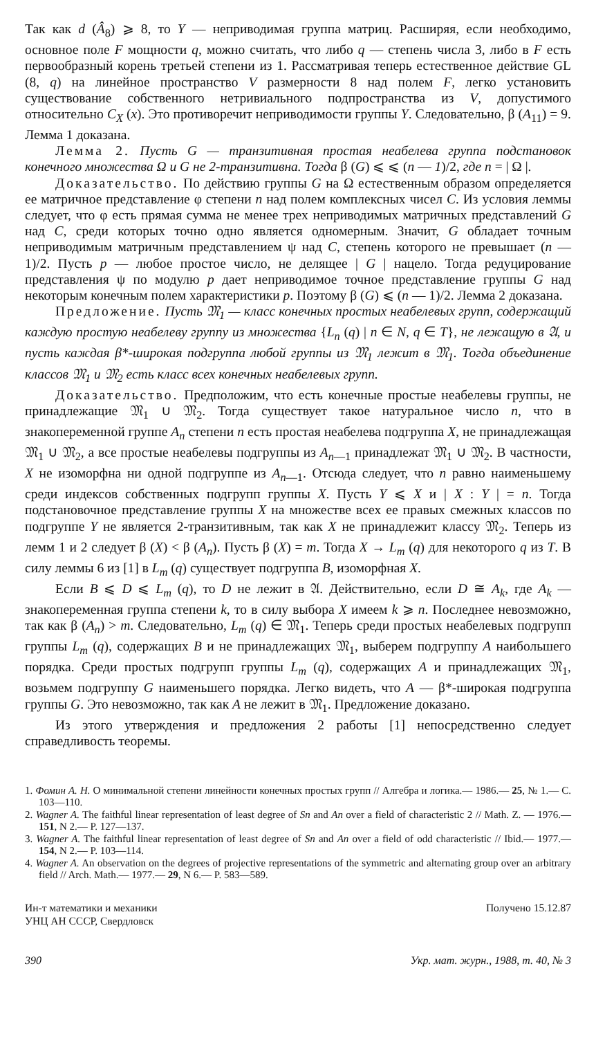Так как d (Â<sub>8</sub>) ⩾ 8, то Y — неприводимая группа матриц. Расширяя, если необходимо, основное поле F мощности q, можно считать, что либо q — степень числа 3, либо в F есть первообразный корень третьей степени из 1. Рассматривая теперь естественное действие GL (8, q) на линейное пространство V размерности 8 над полем F, легко установить существование собственного нетривиального подпространства из V, допустимого относительно C<sub>X</sub> (x). Это противоречит неприводимости группы Y. Следовательно, β (A<sub>11</sub>) = 9. Лемма 1 доказана.
Лемма 2. Пусть G — транзитивная простая неабелева группа подстановок конечного множества Ω и G не 2-транзитивна. Тогда β (G) ⩽ ⩽ (n — 1)/2, где n = | Ω |.
Доказательство. По действию группы G на Ω естественным образом определяется ее матричное представление φ степени n над полем комплексных чисел C. Из условия леммы следует, что φ есть прямая сумма не менее трех неприводимых матричных представлений G над C, среди которых точно одно является одномерным. Значит, G обладает точным неприводимым матричным представлением ψ над C, степень которого не превышает (n — 1)/2. Пусть p — любое простое число, не делящее | G | нацело. Тогда редуцирование представления ψ по модулю p дает неприводимое точное представление группы G над некоторым конечным полем характеристики p. Поэтому β (G) ⩽ (n — 1)/2. Лемма 2 доказана.
Предложение. Пусть 𝔐<sub>1</sub> — класс конечных простых неабелевых групп, содержащий каждую простую неабелеву группу из множества {L<sub>n</sub> (q) | n ∈ N, q ∈ T}, не лежащую в 𝔄, и пусть каждая β*-широкая подгруппа любой группы из 𝔐<sub>1</sub> лежит в 𝔐<sub>1</sub>. Тогда объединение классов 𝔐<sub>1</sub> и 𝔐<sub>2</sub> есть класс всех конечных неабелевых групп.
Доказательство. Предположим, что есть конечные простые неабелевы группы, не принадлежащие 𝔐<sub>1</sub> ∪ 𝔐<sub>2</sub>. Тогда существует такое натуральное число n, что в знакопеременной группе A<sub>n</sub> степени n есть простая неабелева подгруппа X, не принадлежащая 𝔐<sub>1</sub> ∪ 𝔐<sub>2</sub>, а все простые неабелевы подгруппы из A<sub>n—1</sub> принадлежат 𝔐<sub>1</sub> ∪ 𝔐<sub>2</sub>. В частности, X не изоморфна ни одной подгруппе из A<sub>n—1</sub>. Отсюда следует, что n равно наименьшему среди индексов собственных подгрупп группы X. Пусть Y ⩽ X и | X : Y | = n. Тогда подстановочное представление группы X на множестве всех ее правых смежных классов по подгруппе Y не является 2-транзитивным, так как X не принадлежит классу 𝔐<sub>2</sub>. Теперь из лемм 1 и 2 следует β (X) < β (A<sub>n</sub>). Пусть β (X) = m. Тогда X → L<sub>m</sub> (q) для некоторого q из T. В силу леммы 6 из [1] в L<sub>m</sub> (q) существует подгруппа B, изоморфная X.
Если B ⩽ D ⩽ L<sub>m</sub> (q), то D не лежит в 𝔄. Действительно, если D ≅ A<sub>k</sub>, где A<sub>k</sub> — знакопеременная группа степени k, то в силу выбора X имеем k ⩾ n. Последнее невозможно, так как β (A<sub>n</sub>) > m. Следовательно, L<sub>m</sub> (q) ∈ 𝔐<sub>1</sub>. Теперь среди простых неабелевых подгрупп группы L<sub>m</sub> (q), содержащих B и не принадлежащих 𝔐<sub>1</sub>, выберем подгруппу A наибольшего порядка. Среди простых подгрупп группы L<sub>m</sub> (q), содержащих A и принадлежащих 𝔐<sub>1</sub>, возьмем подгруппу G наименьшего порядка. Легко видеть, что A — β*-широкая подгруппа группы G. Это невозможно, так как A не лежит в 𝔐<sub>1</sub>. Предложение доказано.
Из этого утверждения и предложения 2 работы [1] непосредственно следует справедливость теоремы.
1. Фомин А. Н. О минимальной степени линейности конечных простых групп // Алгебра и логика.— 1986.— 25, № 1.— С. 103—110.
2. Wagner A. The faithful linear representation of least degree of Sn and An over a field of characteristic 2 // Math. Z. — 1976.— 151, N 2.— P. 127—137.
3. Wagner A. The faithful linear representation of least degree of Sn and An over a field of odd characteristic // Ibid.— 1977.— 154, N 2.— P. 103—114.
4. Wagner A. An observation on the degrees of projective representations of the symmetric and alternating group over an arbitrary field // Arch. Math.— 1977.— 29, N 6.— P. 583—589.
Ин-т математики и механики
УНЦ АН СССР, Свердловск
Получено 15.12.87
390 Укр. мат. журн., 1988, т. 40, № 3